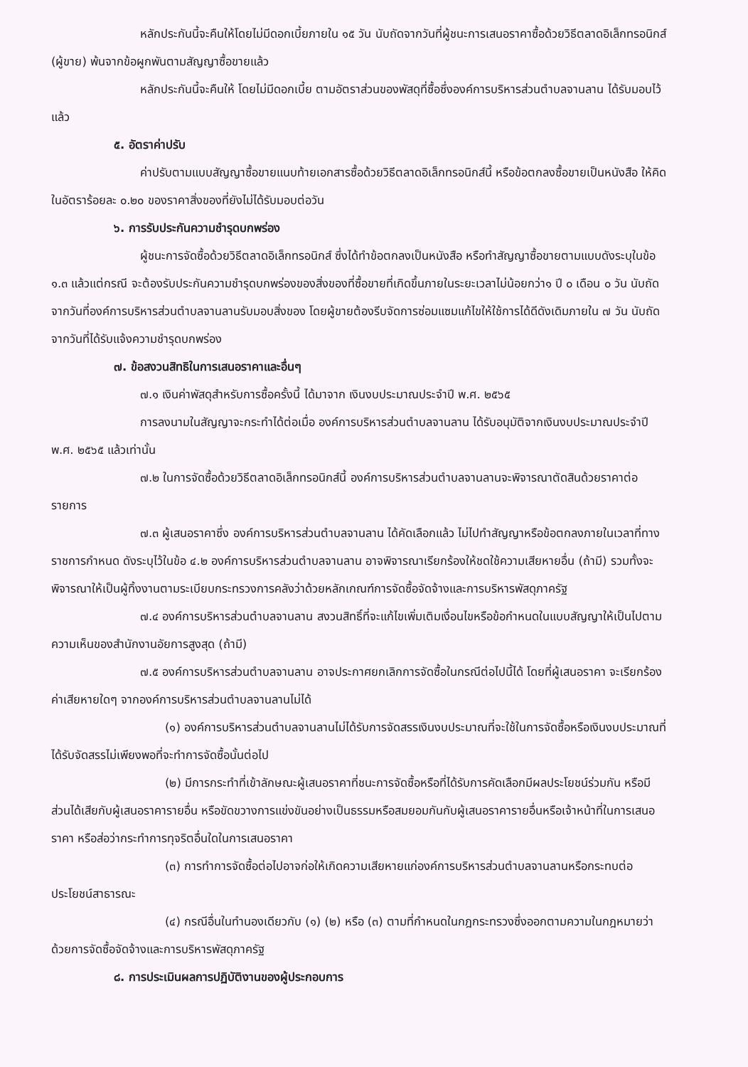หลักประกันนี้จะคืนให้โดยไม่มีดอกเบี้ยภายใน ๑๕ วัน นับถัดจากวันที่ผู้ชนะการเสนอราคาซื้อด้วยวิธีตลาดอิเล็กทรอนิกส์ (ผู้ขาย) พ้นจากข้อผูกพันตามสัญญาซื้อขายแล้ว
หลักประกันนี้จะคืนให้ โดยไม่มีดอกเบี้ย ตามอัตราส่วนของพัสดุที่ซื้อซึ่งองค์การบริหารส่วนตำบลจานลาน ได้รับมอบไว้แล้ว
๕. อัตราค่าปรับ
ค่าปรับตามแบบสัญญาซื้อขายแนบท้ายเอกสารซื้อด้วยวิธีตลาดอิเล็กทรอนิกส์นี้ หรือข้อตกลงซื้อขายเป็นหนังสือ ให้คิดในอัตราร้อยละ ๐.๒๐ ของราคาสิ่งของที่ยังไม่ได้รับมอบต่อวัน
๖. การรับประกันความชำรุดบกพร่อง
ผู้ชนะการจัดซื้อด้วยวิธีตลาดอิเล็กทรอนิกส์ ซึ่งได้ทำข้อตกลงเป็นหนังสือ หรือทำสัญญาซื้อขายตามแบบดังระบุในข้อ ๑.๓ แล้วแต่กรณี จะต้องรับประกันความชำรุดบกพร่องของสิ่งของที่ซื้อขายที่เกิดขึ้นภายในระยะเวลาไม่น้อยกว่า๑ ปี ๐ เดือน ๐ วัน นับถัดจากวันที่องค์การบริหารส่วนตำบลจานลานรับมอบสิ่งของ โดยผู้ขายต้องรีบจัดการซ่อมแซมแก้ไขให้ใช้การได้ดีดังเดิมภายใน ๗ วัน นับถัดจากวันที่ได้รับแจ้งความชำรุดบกพร่อง
๗. ข้อสงวนสิทธิในการเสนอราคาและอื่นๆ
๗.๑ เงินค่าพัสดุสำหรับการซื้อครั้งนี้ ได้มาจาก เงินงบประมาณประจำปี พ.ศ. ๒๕๖๕
การลงนามในสัญญาจะกระทำได้ต่อเมื่อ องค์การบริหารส่วนตำบลจานลาน ได้รับอนุมัติจากเงินงบประมาณประจำปี พ.ศ. ๒๕๖๕ แล้วเท่านั้น
๗.๒ ในการจัดซื้อด้วยวิธีตลาดอิเล็กทรอนิกส์นี้ องค์การบริหารส่วนตำบลจานลานจะพิจารณาตัดสินด้วยราคาต่อรายการ
๗.๓ ผู้เสนอราคาซึ่ง องค์การบริหารส่วนตำบลจานลาน ได้คัดเลือกแล้ว ไม่ไปทำสัญญาหรือข้อตกลงภายในเวลาที่ทางราชการกำหนด ดังระบุไว้ในข้อ ๔.๒ องค์การบริหารส่วนตำบลจานลาน อาจพิจารณาเรียกร้องให้ชดใช้ความเสียหายอื่น (ถ้ามี) รวมทั้งจะพิจารณาให้เป็นผู้ทิ้งงานตามระเบียบกระทรวงการคลังว่าด้วยหลักเกณฑ์การจัดซื้อจัดจ้างและการบริหารพัสดุภาครัฐ
๗.๔ องค์การบริหารส่วนตำบลจานลาน สงวนสิทธิ์ที่จะแก้ไขเพิ่มเติมเงื่อนไขหรือข้อกำหนดในแบบสัญญาให้เป็นไปตามความเห็นของสำนักงานอัยการสูงสุด (ถ้ามี)
๗.๕ องค์การบริหารส่วนตำบลจานลาน อาจประกาศยกเลิกการจัดซื้อในกรณีต่อไปนี้ได้ โดยที่ผู้เสนอราคา จะเรียกร้องค่าเสียหายใดๆ จากองค์การบริหารส่วนตำบลจานลานไม่ได้
(๑) องค์การบริหารส่วนตำบลจานลานไม่ได้รับการจัดสรรเงินงบประมาณที่จะใช้ในการจัดซื้อหรือเงินงบประมาณที่ได้รับจัดสรรไม่เพียงพอที่จะทำการจัดซื้อนั้นต่อไป
(๒) มีการกระทำที่เข้าลักษณะผู้เสนอราคาที่ชนะการจัดซื้อหรือที่ได้รับการคัดเลือกมีผลประโยชน์ร่วมกัน หรือมีส่วนได้เสียกับผู้เสนอราคารายอื่น หรือขัดขวางการแข่งขันอย่างเป็นธรรมหรือสมยอมกันกับผู้เสนอราคารายอื่นหรือเจ้าหน้าที่ในการเสนอราคา หรือส่อว่ากระทำการทุจริตอื่นใดในการเสนอราคา
(๓) การทำการจัดซื้อต่อไปอาจก่อให้เกิดความเสียหายแก่องค์การบริหารส่วนตำบลจานลานหรือกระทบต่อประโยชน์สาธารณะ
(๔) กรณีอื่นในทำนองเดียวกับ (๑) (๒) หรือ (๓) ตามที่กำหนดในกฎกระทรวงซึ่งออกตามความในกฎหมายว่าด้วยการจัดซื้อจัดจ้างและการบริหารพัสดุภาครัฐ
๘. การประเมินผลการปฏิบัติงานของผู้ประกอบการ